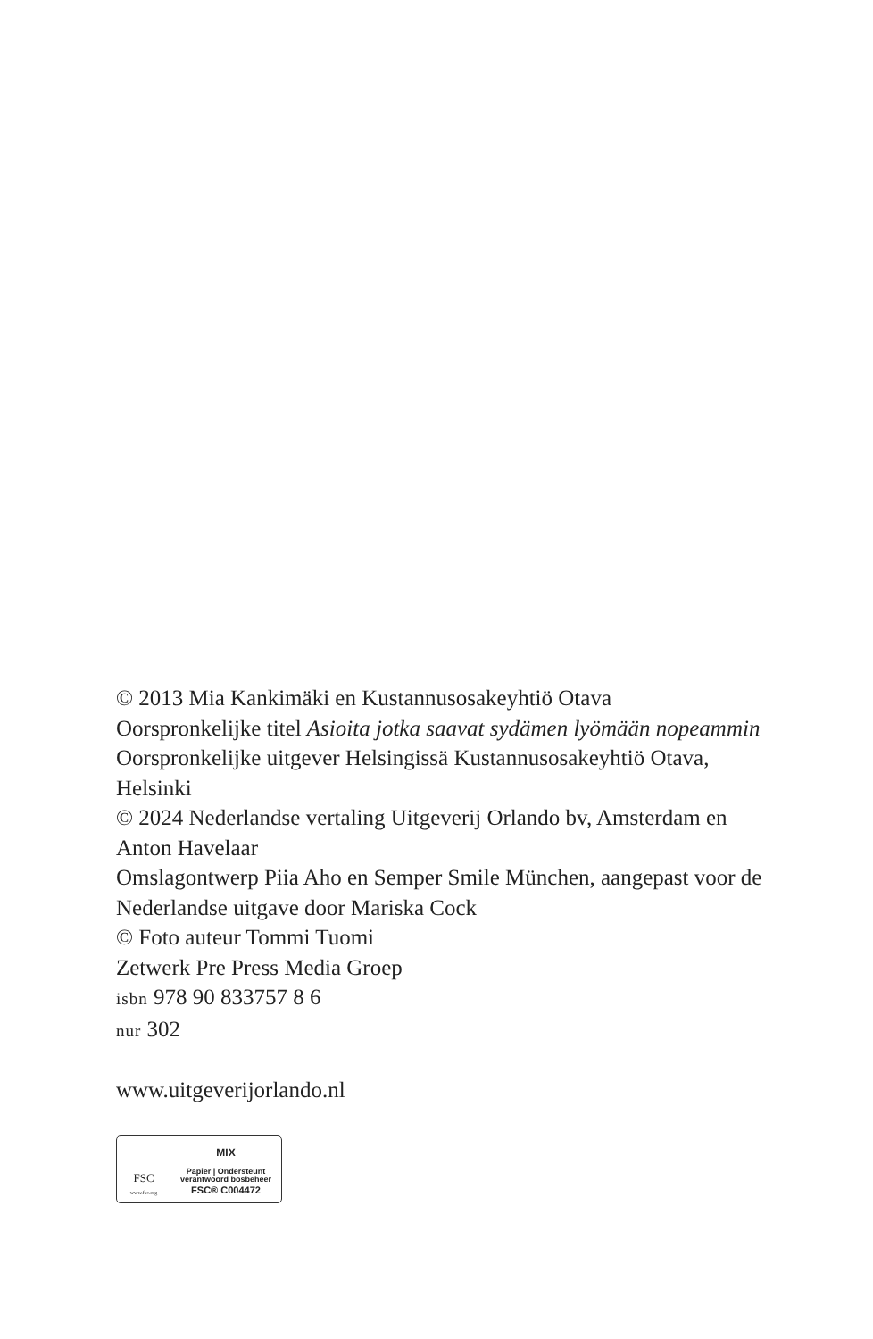© 2013 Mia Kankimäki en Kustannusosakeyhtiö Otava
Oorspronkelijke titel Asioita jotka saavat sydämen lyömään nopeammin
Oorspronkelijke uitgever Helsingissä Kustannusosakeyhtiö Otava, Helsinki
© 2024 Nederlandse vertaling Uitgeverij Orlando bv, Amsterdam en Anton Havelaar
Omslagontwerp Piia Aho en Semper Smile München, aangepast voor de Nederlandse uitgave door Mariska Cock
© Foto auteur Tommi Tuomi
Zetwerk Pre Press Media Groep
isbn 978 90 833757 8 6
nur 302
www.uitgeverijorlando.nl
FSC
www.fsc.org
MIX
Papier | Ondersteunt
verantwoord bosbeheer
FSC® C004472